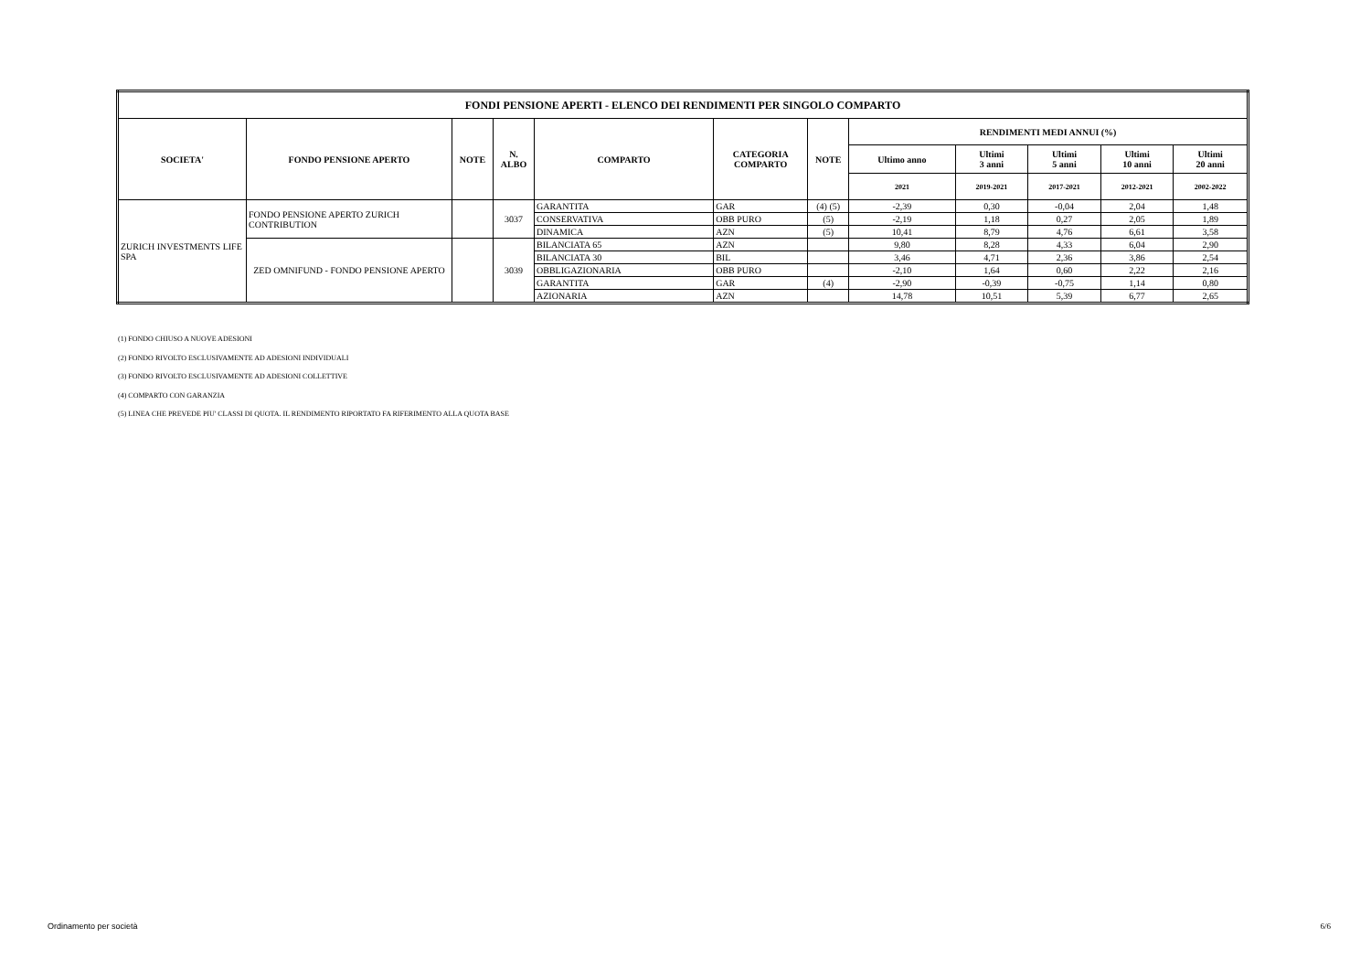| FONDI PENSIONE APERTI - ELENCO DEI RENDIMENTI PER SINGOLO COMPARTO | | | | | | | | | | | |
| --- | --- | --- | --- | --- | --- | --- | --- | --- | --- | --- | --- |
| SOCIETA' | FONDO PENSIONE APERTO | NOTE | N. ALBO | COMPARTO | CATEGORIA COMPARTO | NOTE | RENDIMENTI MEDI ANNUI (%) | | | | |
| | | | | | | | Ultimo anno | Ultimi 3 anni | Ultimi 5 anni | Ultimi 10 anni | Ultimi 20 anni |
| | | | | | | | 2021 | 2019-2021 | 2017-2021 | 2012-2021 | 2002-2022 |
| ZURICH INVESTMENTS LIFE SPA | FONDO PENSIONE APERTO ZURICH CONTRIBUTION | | 3037 | GARANTITA | GAR | (4) (5) | -2,39 | 0,30 | -0,04 | 2,04 | 1,48 |
| | | | | CONSERVATIVA | OBB PURO | (5) | -2,19 | 1,18 | 0,27 | 2,05 | 1,89 |
| | | | | DINAMICA | AZN | (5) | 10,41 | 8,79 | 4,76 | 6,61 | 3,58 |
| | ZED OMNIFUND - FONDO PENSIONE APERTO | | 3039 | BILANCIATA 65 | AZN | | 9,80 | 8,28 | 4,33 | 6,04 | 2,90 |
| | | | | BILANCIATA 30 | BIL | | 3,46 | 4,71 | 2,36 | 3,86 | 2,54 |
| | | | | OBBLIGAZIONARIA | OBB PURO | | -2,10 | 1,64 | 0,60 | 2,22 | 2,16 |
| | | | | GARANTITA | GAR | (4) | -2,90 | -0,39 | -0,75 | 1,14 | 0,80 |
| | | | | AZIONARIA | AZN | | 14,78 | 10,51 | 5,39 | 6,77 | 2,65 |
(1) FONDO CHIUSO A NUOVE ADESIONI
(2) FONDO RIVOLTO ESCLUSIVAMENTE AD ADESIONI INDIVIDUALI
(3) FONDO RIVOLTO ESCLUSIVAMENTE AD ADESIONI COLLETTIVE
(4) COMPARTO CON GARANZIA
(5) LINEA CHE PREVEDE PIU' CLASSI DI QUOTA. IL RENDIMENTO RIPORTATO FA RIFERIMENTO ALLA QUOTA BASE
Ordinamento per società 6/6